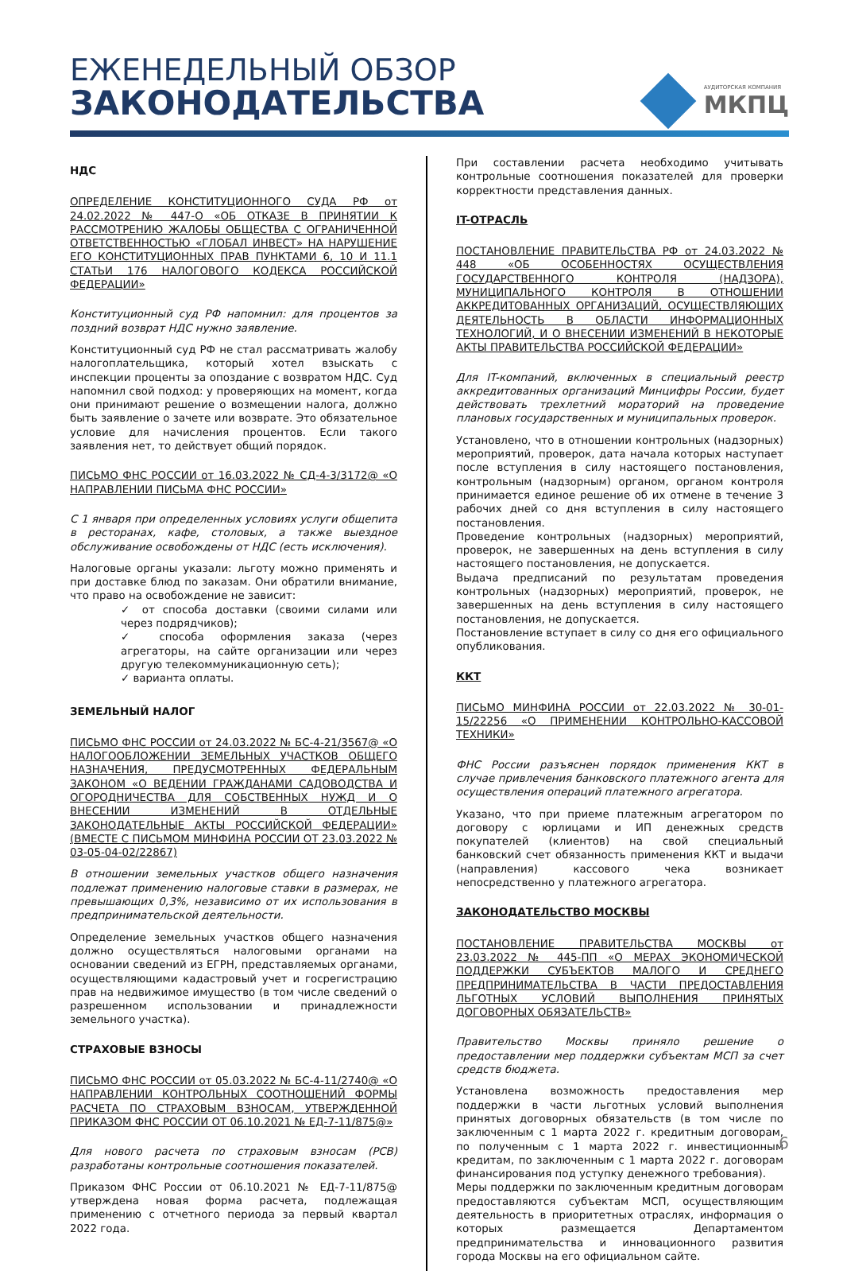ЕЖЕНЕДЕЛЬНЫЙ ОБЗОР
ЗАКОНОДАТЕЛЬСТВА
АУДИТОРСКАЯ КОМПАНИЯ
МКПЦ
НДС
ОПРЕДЕЛЕНИЕ КОНСТИТУЦИОННОГО СУДА РФ от 24.02.2022 № 447-О «ОБ ОТКАЗЕ В ПРИНЯТИИ К РАССМОТРЕНИЮ ЖАЛОБЫ ОБЩЕСТВА С ОГРАНИЧЕННОЙ ОТВЕТСТВЕННОСТЬЮ «ГЛОБАЛ ИНВЕСТ» НА НАРУШЕНИЕ ЕГО КОНСТИТУЦИОННЫХ ПРАВ ПУНКТАМИ 6, 10 И 11.1 СТАТЬИ 176 НАЛОГОВОГО КОДЕКСА РОССИЙСКОЙ ФЕДЕРАЦИИ»
Конституционный суд РФ напомнил: для процентов за поздний возврат НДС нужно заявление.
Конституционный суд РФ не стал рассматривать жалобу налогоплательщика, который хотел взыскать с инспекции проценты за опоздание с возвратом НДС. Суд напомнил свой подход: у проверяющих на момент, когда они принимают решение о возмещении налога, должно быть заявление о зачете или возврате. Это обязательное условие для начисления процентов. Если такого заявления нет, то действует общий порядок.
ПИСЬМО ФНС РОССИИ от 16.03.2022 № СД-4-3/3172@ «О НАПРАВЛЕНИИ ПИСЬМА ФНС РОССИИ»
С 1 января при определенных условиях услуги общепита в ресторанах, кафе, столовых, а также выездное обслуживание освобождены от НДС (есть исключения).
Налоговые органы указали: льготу можно применять и при доставке блюд по заказам. Они обратили внимание, что право на освобождение не зависит:
✓ от способа доставки (своими силами или через подрядчиков);
✓ способа оформления заказа (через агрегаторы, на сайте организации или через другую телекоммуникационную сеть);
✓ варианта оплаты.
ЗЕМЕЛЬНЫЙ НАЛОГ
ПИСЬМО ФНС РОССИИ от 24.03.2022 № БС-4-21/3567@ «О НАЛОГООБЛОЖЕНИИ ЗЕМЕЛЬНЫХ УЧАСТКОВ ОБЩЕГО НАЗНАЧЕНИЯ, ПРЕДУСМОТРЕННЫХ ФЕДЕРАЛЬНЫМ ЗАКОНОМ «О ВЕДЕНИИ ГРАЖДАНАМИ САДОВОДСТВА И ОГОРОДНИЧЕСТВА ДЛЯ СОБСТВЕННЫХ НУЖД И О ВНЕСЕНИИ ИЗМЕНЕНИЙ В ОТДЕЛЬНЫЕ ЗАКОНОДАТЕЛЬНЫЕ АКТЫ РОССИЙСКОЙ ФЕДЕРАЦИИ» (ВМЕСТЕ С ПИСЬМОМ МИНФИНА РОССИИ ОТ 23.03.2022 № 03-05-04-02/22867)
В отношении земельных участков общего назначения подлежат применению налоговые ставки в размерах, не превышающих 0,3%, независимо от их использования в предпринимательской деятельности.
Определение земельных участков общего назначения должно осуществляться налоговыми органами на основании сведений из ЕГРН, представляемых органами, осуществляющими кадастровый учет и госрегистрацию прав на недвижимое имущество (в том числе сведений о разрешенном использовании и принадлежности земельного участка).
СТРАХОВЫЕ ВЗНОСЫ
ПИСЬМО ФНС РОССИИ от 05.03.2022 № БС-4-11/2740@ «О НАПРАВЛЕНИИ КОНТРОЛЬНЫХ СООТНОШЕНИЙ ФОРМЫ РАСЧЕТА ПО СТРАХОВЫМ ВЗНОСАМ, УТВЕРЖДЕННОЙ ПРИКАЗОМ ФНС РОССИИ ОТ 06.10.2021 № ЕД-7-11/875@»
Для нового расчета по страховым взносам (РСВ) разработаны контрольные соотношения показателей.
Приказом ФНС России от 06.10.2021 № ЕД-7-11/875@ утверждена новая форма расчета, подлежащая применению с отчетного периода за первый квартал 2022 года.
При составлении расчета необходимо учитывать контрольные соотношения показателей для проверки корректности представления данных.
IT-ОТРАСЛЬ
ПОСТАНОВЛЕНИЕ ПРАВИТЕЛЬСТВА РФ от 24.03.2022 № 448 «ОБ ОСОБЕННОСТЯХ ОСУЩЕСТВЛЕНИЯ ГОСУДАРСТВЕННОГО КОНТРОЛЯ (НАДЗОРА), МУНИЦИПАЛЬНОГО КОНТРОЛЯ В ОТНОШЕНИИ АККРЕДИТОВАННЫХ ОРГАНИЗАЦИЙ, ОСУЩЕСТВЛЯЮЩИХ ДЕЯТЕЛЬНОСТЬ В ОБЛАСТИ ИНФОРМАЦИОННЫХ ТЕХНОЛОГИЙ, И О ВНЕСЕНИИ ИЗМЕНЕНИЙ В НЕКОТОРЫЕ АКТЫ ПРАВИТЕЛЬСТВА РОССИЙСКОЙ ФЕДЕРАЦИИ»
Для IT-компаний, включенных в специальный реестр аккредитованных организаций Минцифры России, будет действовать трехлетний мораторий на проведение плановых государственных и муниципальных проверок.
Установлено, что в отношении контрольных (надзорных) мероприятий, проверок, дата начала которых наступает после вступления в силу настоящего постановления, контрольным (надзорным) органом, органом контроля принимается единое решение об их отмене в течение 3 рабочих дней со дня вступления в силу настоящего постановления.
Проведение контрольных (надзорных) мероприятий, проверок, не завершенных на день вступления в силу настоящего постановления, не допускается.
Выдача предписаний по результатам проведения контрольных (надзорных) мероприятий, проверок, не завершенных на день вступления в силу настоящего постановления, не допускается.
Постановление вступает в силу со дня его официального опубликования.
ККТ
ПИСЬМО МИНФИНА РОССИИ от 22.03.2022 № 30-01-15/22256 «О ПРИМЕНЕНИИ КОНТРОЛЬНО-КАССОВОЙ ТЕХНИКИ»
ФНС России разъяснен порядок применения ККТ в случае привлечения банковского платежного агента для осуществления операций платежного агрегатора.
Указано, что при приеме платежным агрегатором по договору с юрлицами и ИП денежных средств покупателей (клиентов) на свой специальный банковский счет обязанность применения ККТ и выдачи (направления) кассового чека возникает непосредственно у платежного агрегатора.
ЗАКОНОДАТЕЛЬСТВО МОСКВЫ
ПОСТАНОВЛЕНИЕ ПРАВИТЕЛЬСТВА МОСКВЫ от 23.03.2022 № 445-ПП «О МЕРАХ ЭКОНОМИЧЕСКОЙ ПОДДЕРЖКИ СУБЪЕКТОВ МАЛОГО И СРЕДНЕГО ПРЕДПРИНИМАТЕЛЬСТВА В ЧАСТИ ПРЕДОСТАВЛЕНИЯ ЛЬГОТНЫХ УСЛОВИЙ ВЫПОЛНЕНИЯ ПРИНЯТЫХ ДОГОВОРНЫХ ОБЯЗАТЕЛЬСТВ»
Правительство Москвы приняло решение о предоставлении мер поддержки субъектам МСП за счет средств бюджета.
Установлена возможность предоставления мер поддержки в части льготных условий выполнения принятых договорных обязательств (в том числе по заключенным с 1 марта 2022 г. кредитным договорам, по полученным с 1 марта 2022 г. инвестиционным кредитам, по заключенным с 1 марта 2022 г. договорам финансирования под уступку денежного требования).
Меры поддержки по заключенным кредитным договорам предоставляются субъектам МСП, осуществляющим деятельность в приоритетных отраслях, информация о которых размещается Департаментом предпринимательства и инновационного развития города Москвы на его официальном сайте.
6